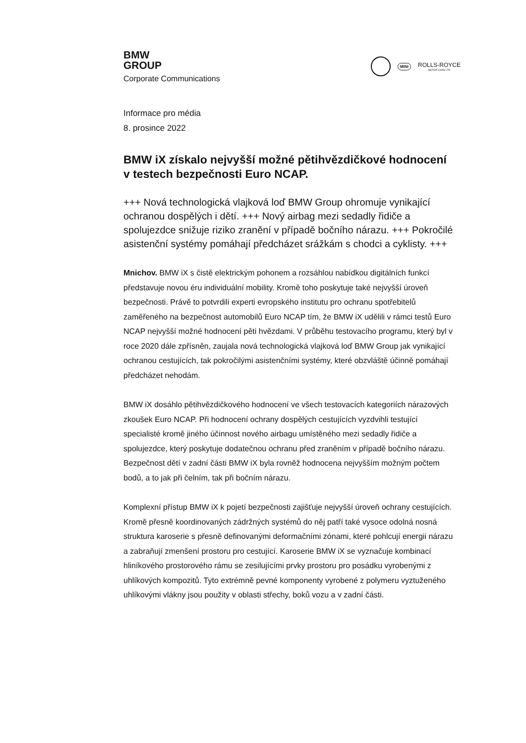BMW
GROUP
Corporate Communications
MINI
ROLLS-ROYCE
MOTOR CARS LTD
Informace pro média
8. prosince 2022
BMW iX získalo nejvyšší možné pětihvězdičkové hodnocení v testech bezpečnosti Euro NCAP.
+++ Nová technologická vlajková loď BMW Group ohromuje vynikající ochranou dospělých i dětí. +++ Nový airbag mezi sedadly řidiče a spolujezdce snižuje riziko zranění v případě bočního nárazu. +++ Pokročilé asistenční systémy pomáhají předcházet srážkám s chodci a cyklisty. +++
Mnichov. BMW iX s čistě elektrickým pohonem a rozsáhlou nabídkou digitálních funkcí představuje novou éru individuální mobility. Kromě toho poskytuje také nejvyšší úroveň bezpečnosti. Právě to potvrdili experti evropského institutu pro ochranu spotřebitelů zaměřeného na bezpečnost automobilů Euro NCAP tím, že BMW iX udělili v rámci testů Euro NCAP nejvyšší možné hodnocení pěti hvězdami. V průběhu testovacího programu, který byl v roce 2020 dále zpřísněn, zaujala nová technologická vlajková loď BMW Group jak vynikající ochranou cestujících, tak pokročilými asistenčními systémy, které obzvláště účinně pomáhají předcházet nehodám.
BMW iX dosáhlo pětihvězdičkového hodnocení ve všech testovacích kategoriích nárazových zkoušek Euro NCAP. Při hodnocení ochrany dospělých cestujících vyzdvihli testující specialisté kromě jiného účinnost nového airbagu umístěného mezi sedadly řidiče a spolujezdce, který poskytuje dodatečnou ochranu před zraněním v případě bočního nárazu. Bezpečnost dětí v zadní části BMW iX byla rovněž hodnocena nejvyšším možným počtem bodů, a to jak při čelním, tak při bočním nárazu.
Komplexní přístup BMW iX k pojetí bezpečnosti zajišťuje nejvyšší úroveň ochrany cestujících. Kromě přesně koordinovaných zádržných systémů do něj patří také vysoce odolná nosná struktura karoserie s přesně definovanými deformačními zónami, které pohlcují energii nárazu a zabraňují zmenšení prostoru pro cestující. Karoserie BMW iX se vyznačuje kombinací hliníkového prostorového rámu se zesilujícími prvky prostoru pro posádku vyrobenými z uhlíkových kompozitů. Tyto extrémně pevné komponenty vyrobené z polymeru vyztuženého uhlíkovými vlákny jsou použity v oblasti střechy, boků vozu a v zadní části.